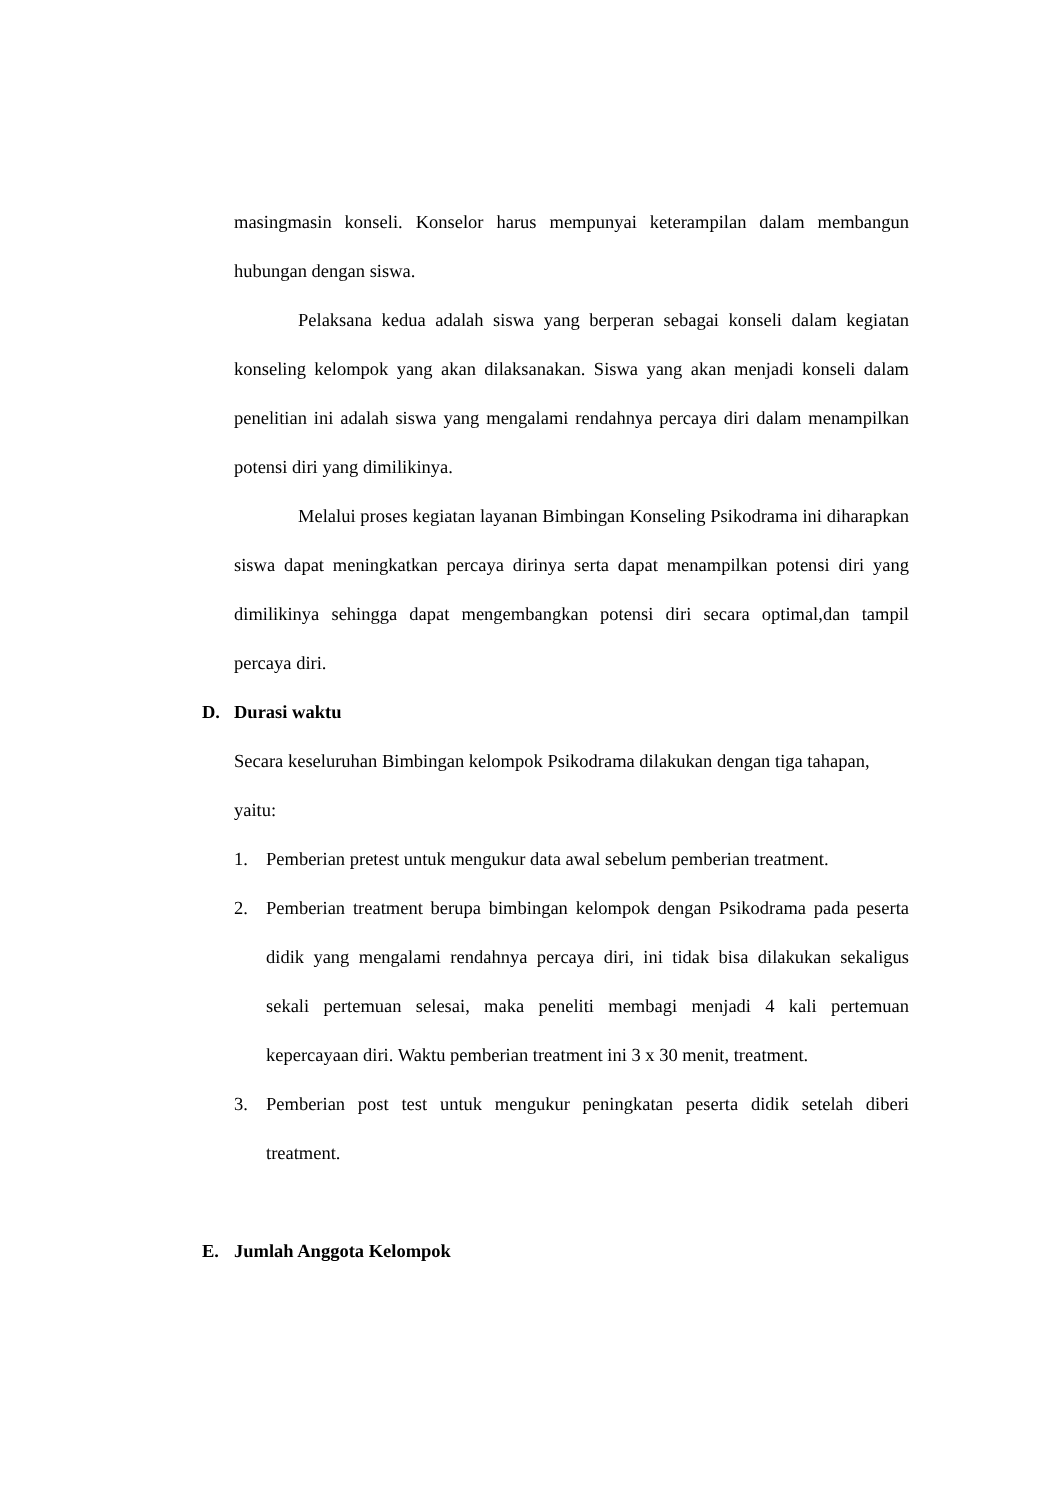masingmasin konseli. Konselor harus mempunyai keterampilan dalam membangun hubungan dengan siswa.
Pelaksana kedua adalah siswa yang berperan sebagai konseli dalam kegiatan konseling kelompok yang akan dilaksanakan. Siswa yang akan menjadi konseli dalam penelitian ini adalah siswa yang mengalami rendahnya percaya diri dalam menampilkan potensi diri yang dimilikinya.
Melalui proses kegiatan layanan Bimbingan Konseling Psikodrama ini diharapkan siswa dapat meningkatkan percaya dirinya serta dapat menampilkan potensi diri yang dimilikinya sehingga dapat mengembangkan potensi diri secara optimal,dan tampil percaya diri.
D. Durasi waktu
Secara keseluruhan Bimbingan kelompok Psikodrama dilakukan dengan tiga tahapan, yaitu:
1. Pemberian pretest untuk mengukur data awal sebelum pemberian treatment.
2. Pemberian treatment berupa bimbingan kelompok dengan Psikodrama pada peserta didik yang mengalami rendahnya percaya diri, ini tidak bisa dilakukan sekaligus sekali pertemuan selesai, maka peneliti membagi menjadi 4 kali pertemuan kepercayaan diri. Waktu pemberian treatment ini 3 x 30 menit, treatment.
3. Pemberian post test untuk mengukur peningkatan peserta didik setelah diberi treatment.
E. Jumlah Anggota Kelompok